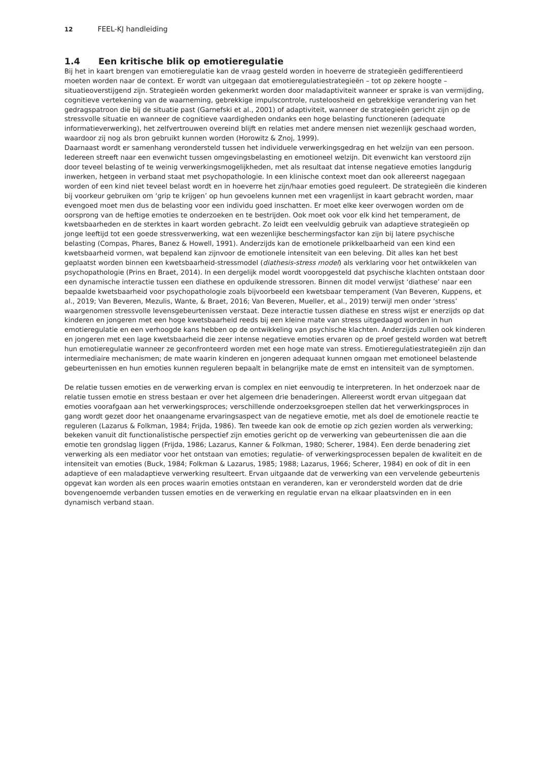12 FEEL-KJ handleiding
1.4 Een kritische blik op emotieregulatie
Bij het in kaart brengen van emotieregulatie kan de vraag gesteld worden in hoeverre de strategieën gedifferen­tieerd moeten worden naar de context. Er wordt van uitgegaan dat emotieregulatiestrategieën – tot op zekere hoogte – situatieoverstijgend zijn. Strategieën worden gekenmerkt worden door maladaptiviteit wanneer er sprake is van vermijding, cognitieve vertekening van de waarneming, gebrekkige impulscontrole, rusteloosheid en gebrekkige verandering van het gedragspatroon die bij de situatie past (Garnefski et al., 2001) of adaptiviteit, wanneer de strategieën gericht zijn op de stressvolle situatie en wanneer de cognitieve vaardigheden ondanks een hoge belasting functioneren (adequate informatieverwerking), het zelfvertrouwen overeind blijft en relaties met andere mensen niet wezenlijk geschaad worden, waardoor zij nog als bron gebruikt kunnen worden (Horowitz & Znoj, 1999).
Daarnaast wordt er samenhang verondersteld tussen het individuele verwerkingsgedrag en het welzijn van een persoon. Iedereen streeft naar een evenwicht tussen omgevingsbelasting en emotioneel welzijn. Dit evenwicht kan verstoord zijn door teveel belasting of te weinig verwerkingsmogelijkheden, met als resultaat dat intense nega­tieve emoties langdurig inwerken, hetgeen in verband staat met psychopathologie. In een klinische context moet dan ook allereerst nagegaan worden of een kind niet teveel belast wordt en in hoeverre het zijn/haar emoties goed reguleert. De strategieën die kinderen bij voorkeur gebruiken om ‘grip te krijgen’ op hun gevoelens kunnen met een vragenlijst in kaart gebracht worden, maar evengoed moet men dus de belasting voor een individu goed inschat­ten. Er moet elke keer overwogen worden om de oorsprong van de heftige emoties te onderzoeken en te bestrijden. Ook moet ook voor elk kind het temperament, de kwetsbaarheden en de sterktes in kaart worden gebracht. Zo leidt een veelvuldig gebruik van adaptieve strategieën op jonge leeftijd tot een goede stressverwerking, wat een wezenlijke beschermingsfactor kan zijn bij latere psychische belasting (Compas, Phares, Banez & Howell, 1991). Anderzijds kan de emotionele prikkelbaarheid van een kind een kwetsbaarheid vormen, wat bepalend kan zijnvoor de emotionele intensiteit van een beleving. Dit alles kan het best geplaatst worden binnen een kwets­baarheid-stressmodel (diathesis-stress model) als verklaring voor het ontwikkelen van psychopathologie (Prins en Braet, 2014). In een dergelijk model wordt vooropgesteld dat psychische klachten ontstaan door een dynamische interactie tussen een diathese en opduikende stressoren. Binnen dit model verwijst ‘diathese’ naar een bepaalde kwetsbaarheid voor psychopathologie zoals bijvoorbeeld een kwetsbaar temperament (Van Beveren, Kuppens, et al., 2019; Van Beveren, Mezulis, Wante, & Braet, 2016; Van Beveren, Mueller, et al., 2019) terwijl men onder ‘stress’ waargenomen stressvolle levensgebeurtenissen verstaat. Deze interactie tussen diathese en stress wijst er enerzijds op dat kinderen en jongeren met een hoge kwetsbaarheid reeds bij een kleine mate van stress uitge­daagd worden in hun emotieregulatie en een verhoogde kans hebben op de ontwikkeling van psychische klach­ten. Anderzijds zullen ook kinderen en jongeren met een lage kwetsbaarheid die zeer intense negatieve emoties ervaren op de proef gesteld worden wat betreft hun emotieregulatie wanneer ze geconfronteerd worden met een hoge mate van stress. Emotieregulatiestrategieën zijn dan intermediaire mechanismen; de mate waarin kinderen en jongeren adequaat kunnen omgaan met emotioneel belastende gebeurtenissen en hun emoties kunnen regu­leren bepaalt in belangrijke mate de ernst en intensiteit van de symptomen.
De relatie tussen emoties en de verwerking ervan is complex en niet eenvoudig te interpreteren. In het onderzoek naar de relatie tussen emotie en stress bestaan er over het algemeen drie benaderingen. Allereerst wordt ervan uitgegaan dat emoties voorafgaan aan het verwerkingsproces; verschillende onderzoeksgroepen stellen dat het verwerkingsproces in gang wordt gezet door het onaangename ervaringsaspect van de negatieve emotie, met als doel de emotionele reactie te reguleren (Lazarus & Folkman, 1984; Frijda, 1986). Ten tweede kan ook de emotie op zich gezien worden als verwerking; bekeken vanuit dit functionalistische perspectief zijn emoties gericht op de verwerking van gebeurtenissen die aan die emotie ten grondslag liggen (Frijda, 1986; Lazarus, Kanner & Folkman, 1980; Scherer, 1984). Een derde benadering ziet verwerking als een mediator voor het ontstaan van emoties; regu­latie- of verwerkingsprocessen bepalen de kwaliteit en de intensiteit van emoties (Buck, 1984; Folkman & Lazarus, 1985; 1988; Lazarus, 1966; Scherer, 1984) en ook of dit in een adaptieve of een maladaptieve verwerking resulteert. Ervan uitgaande dat de verwerking van een vervelende gebeurtenis opgevat kan worden als een proces waarin emoties ontstaan en veranderen, kan er verondersteld worden dat de drie bovengenoemde verbanden tussen emoties en de verwerking en regulatie ervan na elkaar plaatsvinden en in een dynamisch verband staan.